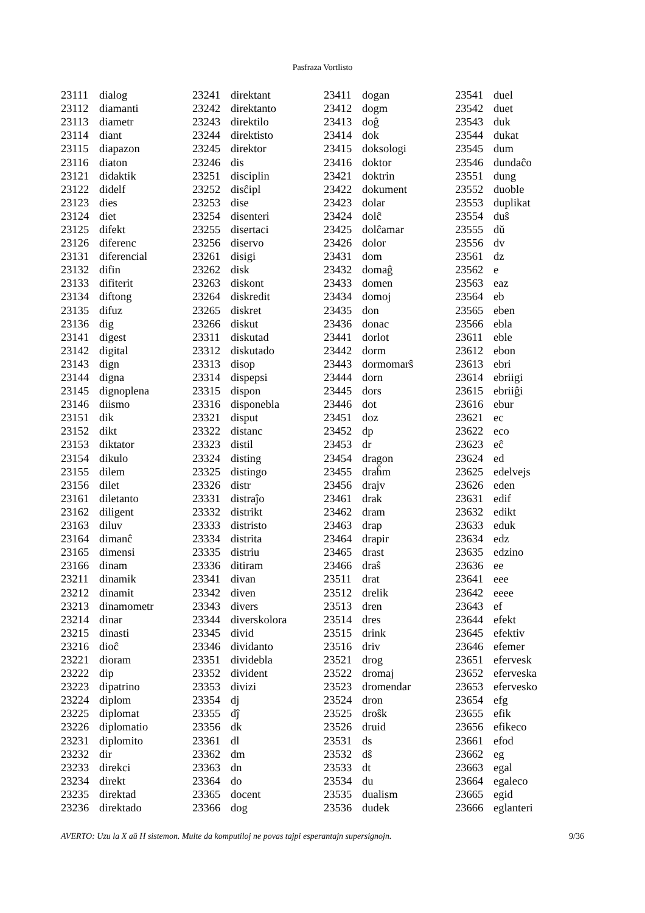Pasfraza Vortlisto
| 23111 | dialog |
| 23112 | diamanti |
| 23113 | diametr |
| 23114 | diant |
| 23115 | diapazon |
| 23116 | diaton |
| 23121 | didaktik |
| 23122 | didelf |
| 23123 | dies |
| 23124 | diet |
| 23125 | difekt |
| 23126 | diferenc |
| 23131 | diferencial |
| 23132 | difin |
| 23133 | difiterit |
| 23134 | diftong |
| 23135 | difuz |
| 23136 | dig |
| 23141 | digest |
| 23142 | digital |
| 23143 | dign |
| 23144 | digna |
| 23145 | dignoplena |
| 23146 | diismo |
| 23151 | dik |
| 23152 | dikt |
| 23153 | diktator |
| 23154 | dikulo |
| 23155 | dilem |
| 23156 | dilet |
| 23161 | diletanto |
| 23162 | diligent |
| 23163 | diluv |
| 23164 | dimanĉ |
| 23165 | dimensi |
| 23166 | dinam |
| 23211 | dinamik |
| 23212 | dinamit |
| 23213 | dinamometr |
| 23214 | dinar |
| 23215 | dinasti |
| 23216 | dioĉ |
| 23221 | dioram |
| 23222 | dip |
| 23223 | dipatrino |
| 23224 | diplom |
| 23225 | diplomat |
| 23226 | diplomatio |
| 23231 | diplomito |
| 23232 | dir |
| 23233 | direkci |
| 23234 | direkt |
| 23235 | direktad |
| 23236 | direktado |
| 23241 | direktant |
| 23242 | direktanto |
| 23243 | direktilo |
| 23244 | direktisto |
| 23245 | direktor |
| 23246 | dis |
| 23251 | disciplin |
| 23252 | disĉipl |
| 23253 | dise |
| 23254 | disenteri |
| 23255 | disertaci |
| 23256 | diservo |
| 23261 | disigi |
| 23262 | disk |
| 23263 | diskont |
| 23264 | diskredit |
| 23265 | diskret |
| 23266 | diskut |
| 23311 | diskutad |
| 23312 | diskutado |
| 23313 | disop |
| 23314 | dispepsi |
| 23315 | dispon |
| 23316 | disponebla |
| 23321 | disput |
| 23322 | distanc |
| 23323 | distil |
| 23324 | disting |
| 23325 | distingo |
| 23326 | distr |
| 23331 | distraĵo |
| 23332 | distrikt |
| 23333 | distristo |
| 23334 | distrita |
| 23335 | distriu |
| 23336 | ditiram |
| 23341 | divan |
| 23342 | diven |
| 23343 | divers |
| 23344 | diverskolora |
| 23345 | divid |
| 23346 | dividanto |
| 23351 | dividebla |
| 23352 | divident |
| 23353 | divizi |
| 23354 | dj |
| 23355 | dĵ |
| 23356 | dk |
| 23361 | dl |
| 23362 | dm |
| 23363 | dn |
| 23364 | do |
| 23365 | docent |
| 23366 | dog |
| 23411 | dogan |
| 23412 | dogm |
| 23413 | doĝ |
| 23414 | dok |
| 23415 | doksologi |
| 23416 | doktor |
| 23421 | doktrin |
| 23422 | dokument |
| 23423 | dolar |
| 23424 | dolĉ |
| 23425 | dolĉamar |
| 23426 | dolor |
| 23431 | dom |
| 23432 | domaĝ |
| 23433 | domen |
| 23434 | domoj |
| 23435 | don |
| 23436 | donac |
| 23441 | dorlot |
| 23442 | dorm |
| 23443 | dormomarŝ |
| 23444 | dorn |
| 23445 | dors |
| 23446 | dot |
| 23451 | doz |
| 23452 | dp |
| 23453 | dr |
| 23454 | dragon |
| 23455 | draĥm |
| 23456 | drajv |
| 23461 | drak |
| 23462 | dram |
| 23463 | drap |
| 23464 | drapir |
| 23465 | drast |
| 23466 | draŝ |
| 23511 | drat |
| 23512 | drelik |
| 23513 | dren |
| 23514 | dres |
| 23515 | drink |
| 23516 | driv |
| 23521 | drog |
| 23522 | dromaj |
| 23523 | dromendar |
| 23524 | dron |
| 23525 | droŝk |
| 23526 | druid |
| 23531 | ds |
| 23532 | dŝ |
| 23533 | dt |
| 23534 | du |
| 23535 | dualism |
| 23536 | dudek |
| 23541 | duel |
| 23542 | duet |
| 23543 | duk |
| 23544 | dukat |
| 23545 | dum |
| 23546 | dundaĉo |
| 23551 | dung |
| 23552 | duoble |
| 23553 | duplikat |
| 23554 | duŝ |
| 23555 | dŭ |
| 23556 | dv |
| 23561 | dz |
| 23562 | e |
| 23563 | eaz |
| 23564 | eb |
| 23565 | eben |
| 23566 | ebla |
| 23611 | eble |
| 23612 | ebon |
| 23613 | ebri |
| 23614 | ebriigi |
| 23615 | ebriiĝi |
| 23616 | ebur |
| 23621 | ec |
| 23622 | eco |
| 23623 | eĉ |
| 23624 | ed |
| 23625 | edelvejs |
| 23626 | eden |
| 23631 | edif |
| 23632 | edikt |
| 23633 | eduk |
| 23634 | edz |
| 23635 | edzino |
| 23636 | ee |
| 23641 | eee |
| 23642 | eeee |
| 23643 | ef |
| 23644 | efekt |
| 23645 | efektiv |
| 23646 | efemer |
| 23651 | efervesk |
| 23652 | eferveska |
| 23653 | efervesko |
| 23654 | efg |
| 23655 | efik |
| 23656 | efikeco |
| 23661 | efod |
| 23662 | eg |
| 23663 | egal |
| 23664 | egaleco |
| 23665 | egid |
| 23666 | eglanteri |
AVERTO: Uzu la X aŭ H sistemon. Multe da komputiloj ne povas tajpi esperantajn supersignojn. 9/36